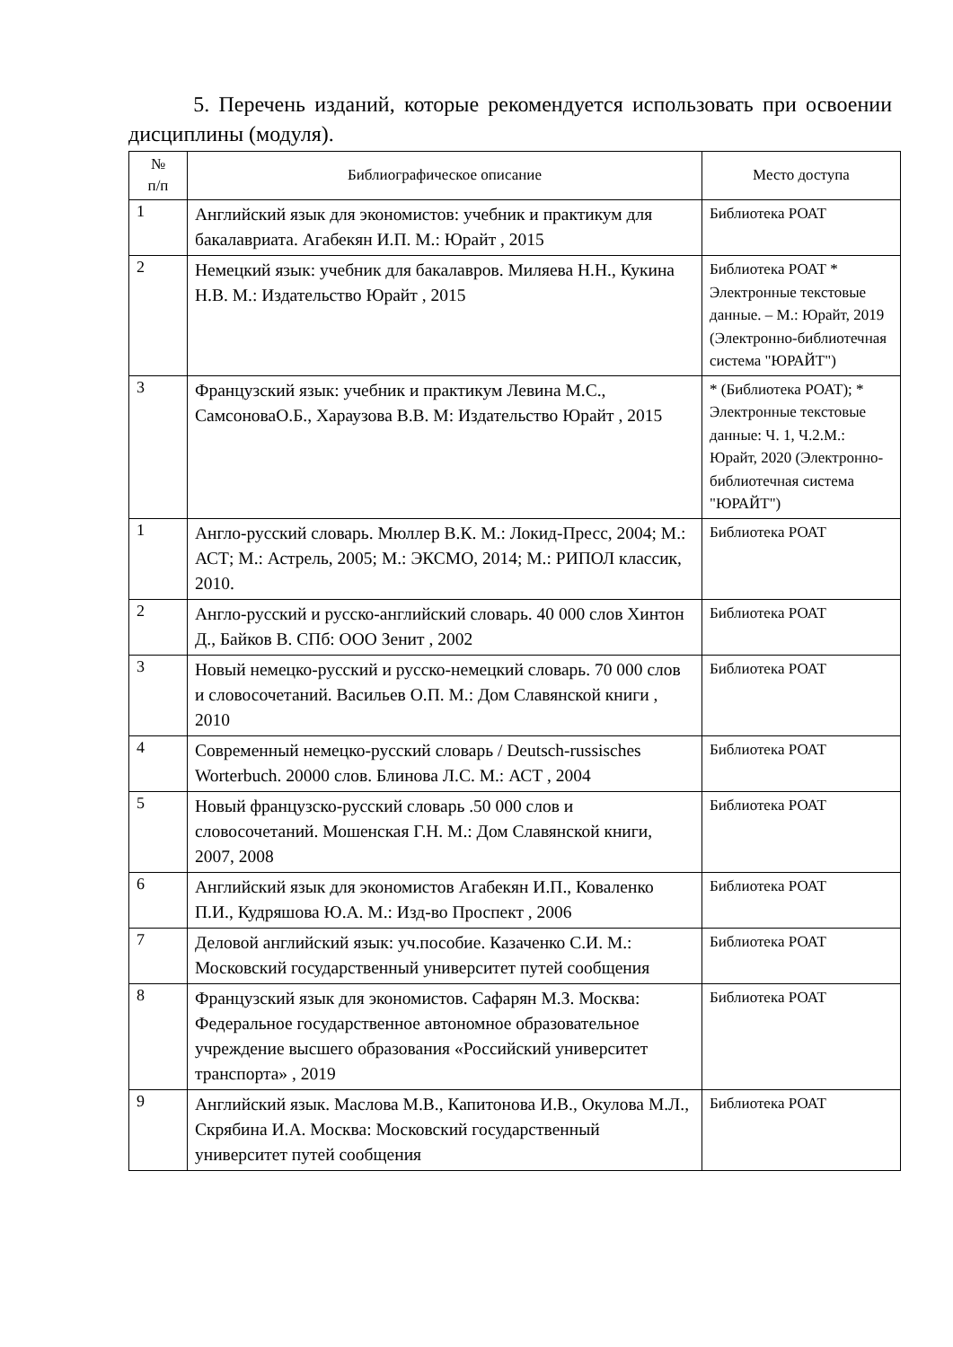5. Перечень изданий, которые рекомендуется использовать при освоении дисциплины (модуля).
| № п/п | Библиографическое описание | Место доступа |
| --- | --- | --- |
| 1 | Английский язык для экономистов: учебник и практикум для бакалавриата. Агабекян И.П. М.: Юрайт , 2015 | Библиотека РОАТ |
| 2 | Немецкий язык: учебник для бакалавров. Миляева Н.Н., Кукина Н.В. М.: Издательство Юрайт , 2015 | Библиотека РОАТ * Электронные текстовые данные. – М.: Юрайт, 2019 (Электронно-библиотечная система "ЮРАЙТ") |
| 3 | Французский язык: учебник и практикум Левина М.С., СамсоноваО.Б., Хараузова В.В. М: Издательство Юрайт , 2015 | * (Библиотека РОАТ); * Электронные текстовые данные: Ч. 1, Ч.2.М.: Юрайт, 2020 (Электронно-библиотечная система "ЮРАЙТ") |
| 1 | Англо-русский словарь. Мюллер В.К. М.: Локид-Пресс, 2004; М.: АСТ; М.: Астрель, 2005; М.: ЭКСМО, 2014; М.: РИПОЛ классик, 2010. | Библиотека РОАТ |
| 2 | Англо-русский и русско-английский словарь. 40 000 слов Хинтон Д., Байков В. СПб: ООО Зенит , 2002 | Библиотека РОАТ |
| 3 | Новый немецко-русский и русско-немецкий словарь. 70 000 слов и словосочетаний. Васильев О.П. М.: Дом Славянской книги , 2010 | Библиотека РОАТ |
| 4 | Современный немецко-русский словарь / Deutsch-russisches Worterbuch. 20000 слов. Блинова Л.С. М.: АСТ , 2004 | Библиотека РОАТ |
| 5 | Новый французско-русский словарь .50 000 слов и словосочетаний. Мошенская Г.Н. М.: Дом Славянской книги, 2007, 2008 | Библиотека РОАТ |
| 6 | Английский язык для экономистов Агабекян И.П., Коваленко П.И., Кудряшова Ю.А. М.: Изд-во Проспект , 2006 | Библиотека РОАТ |
| 7 | Деловой английский язык: уч.пособие. Казаченко С.И. М.: Московский государственный университет путей сообщения | Библиотека РОАТ |
| 8 | Французский язык для экономистов. Сафарян М.З. Москва: Федеральное государственное автономное образовательное учреждение высшего образования «Российский университет транспорта» , 2019 | Библиотека РОАТ |
| 9 | Английский язык. Маслова М.В., Капитонова И.В., Окулова М.Л., Скрябина И.А. Москва: Московский государственный университет путей сообщения | Библиотека РОАТ |